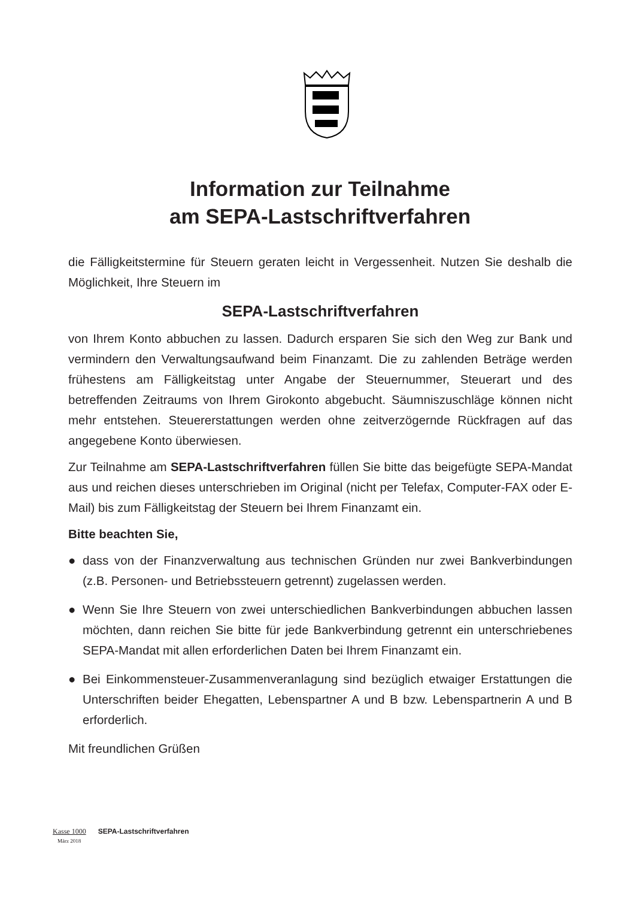Information zur Teilnahme
am SEPA-Lastschriftverfahren
die Fälligkeitstermine für Steuern geraten leicht in Vergessenheit. Nutzen Sie deshalb die Möglichkeit, Ihre Steuern im
SEPA-Lastschriftverfahren
von Ihrem Konto abbuchen zu lassen. Dadurch ersparen Sie sich den Weg zur Bank und vermindern den Verwaltungsaufwand beim Finanzamt. Die zu zahlenden Beträge werden frühestens am Fälligkeitstag unter Angabe der Steuernummer, Steuerart und des betreffenden Zeitraums von Ihrem Girokonto abgebucht. Säumniszuschläge können nicht mehr entstehen. Steuererstattungen werden ohne zeitverzögernde Rückfragen auf das angegebene Konto überwiesen.
Zur Teilnahme am SEPA-Lastschriftverfahren füllen Sie bitte das beigefügte SEPA-Mandat aus und reichen dieses unterschrieben im Original (nicht per Telefax, Computer-FAX oder E-Mail) bis zum Fälligkeitstag der Steuern bei Ihrem Finanzamt ein.
Bitte beachten Sie,
● dass von der Finanzverwaltung aus technischen Gründen nur zwei Bankverbindungen (z.B. Personen- und Betriebssteuern getrennt) zugelassen werden.
● Wenn Sie Ihre Steuern von zwei unterschiedlichen Bankverbindungen abbuchen lassen möchten, dann reichen Sie bitte für jede Bankverbindung getrennt ein unterschriebenes SEPA-Mandat mit allen erforderlichen Daten bei Ihrem Finanzamt ein.
● Bei Einkommensteuer-Zusammenveranlagung sind bezüglich etwaiger Erstattungen die Unterschriften beider Ehegatten, Lebenspartner A und B bzw. Lebenspartnerin A und B erforderlich.
Mit freundlichen Grüßen
Kasse 1000 SEPA-Lastschriftverfahren
März 2018